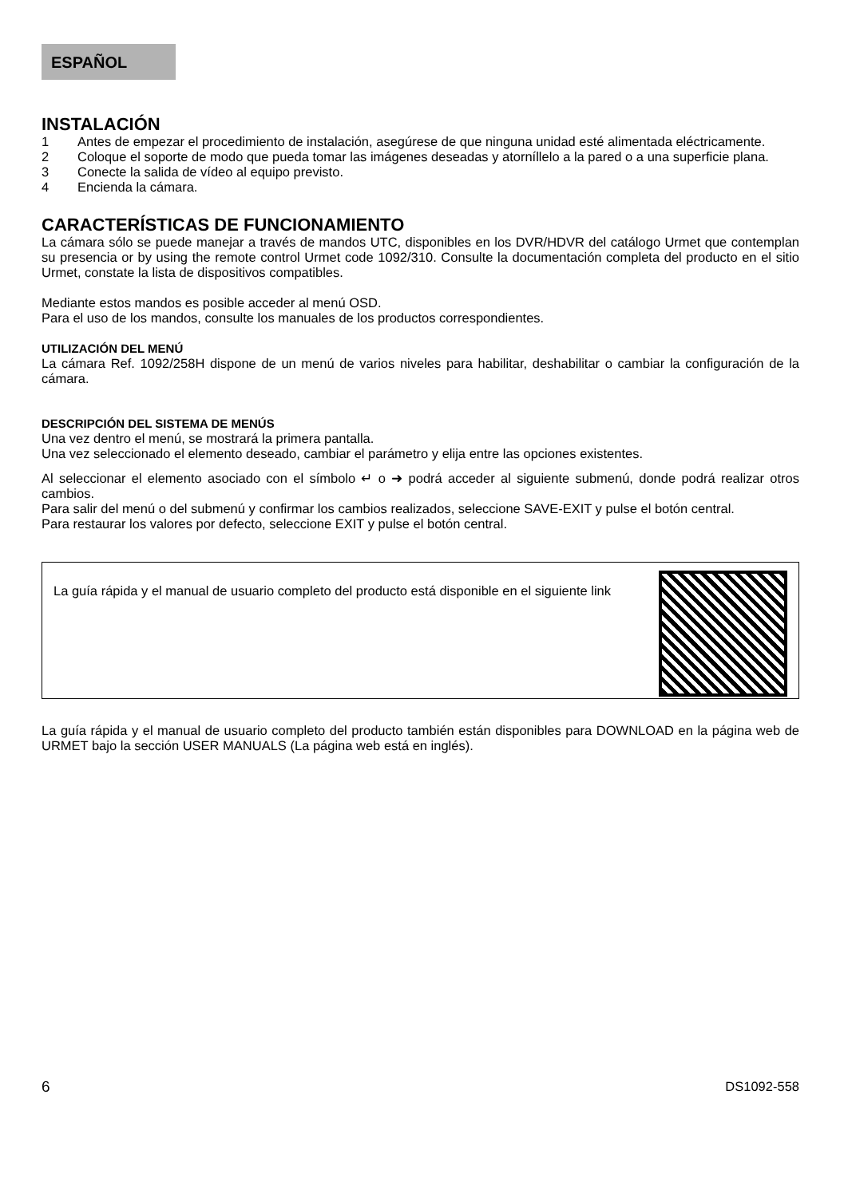ESPAÑOL
INSTALACIÓN
1 Antes de empezar el procedimiento de instalación, asegúrese de que ninguna unidad esté alimentada eléctricamente.
2 Coloque el soporte de modo que pueda tomar las imágenes deseadas y atorníllelo a la pared o a una superficie plana.
3 Conecte la salida de vídeo al equipo previsto.
4 Encienda la cámara.
CARACTERÍSTICAS DE FUNCIONAMIENTO
La cámara sólo se puede manejar a través de mandos UTC, disponibles en los DVR/HDVR del catálogo Urmet que contemplan su presencia or by using the remote control Urmet code 1092/310. Consulte la documentación completa del producto en el sitio Urmet, constate la lista de dispositivos compatibles.
Mediante estos mandos es posible acceder al menú OSD.
Para el uso de los mandos, consulte los manuales de los productos correspondientes.
UTILIZACIÓN DEL MENÚ
La cámara Ref. 1092/258H dispone de un menú de varios niveles para habilitar, deshabilitar o cambiar la configuración de la cámara.
DESCRIPCIÓN DEL SISTEMA DE MENÚS
Una vez dentro el menú, se mostrará la primera pantalla.
Una vez seleccionado el elemento deseado, cambiar el parámetro y elija entre las opciones existentes.
Al seleccionar el elemento asociado con el símbolo ↵ o ➜ podrá acceder al siguiente submenú, donde podrá realizar otros cambios.
Para salir del menú o del submenú y confirmar los cambios realizados, seleccione SAVE-EXIT y pulse el botón central.
Para restaurar los valores por defecto, seleccione EXIT y pulse el botón central.
La guía rápida y el manual de usuario completo del producto está disponible en el siguiente link
La guía rápida y el manual de usuario completo del producto también están disponibles para DOWNLOAD en la página web de URMET bajo la sección USER MANUALS (La página web está en inglés).
6 DS1092-558